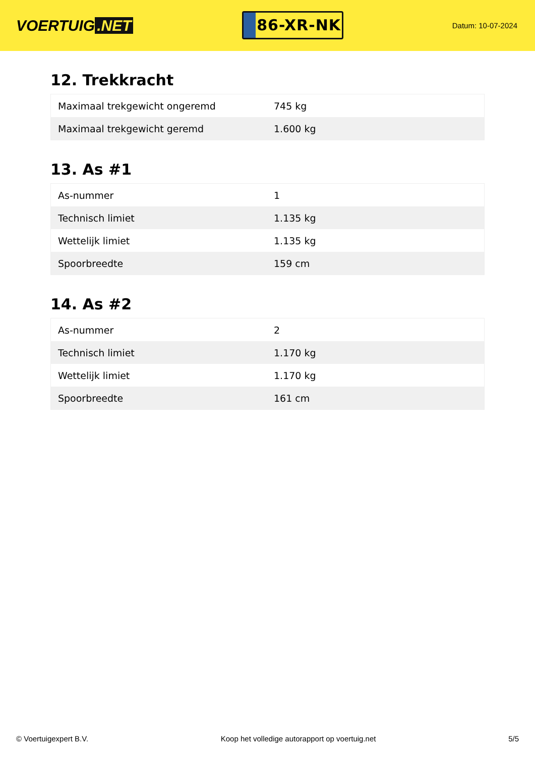VOERTUIG.NET
86-XR-NK
Datum: 10-07-2024
12. Trekkracht
| Maximaal trekgewicht ongeremd | 745 kg |
| Maximaal trekgewicht geremd | 1.600 kg |
13. As #1
| As-nummer | 1 |
| Technisch limiet | 1.135 kg |
| Wettelijk limiet | 1.135 kg |
| Spoorbreedte | 159 cm |
14. As #2
| As-nummer | 2 |
| Technisch limiet | 1.170 kg |
| Wettelijk limiet | 1.170 kg |
| Spoorbreedte | 161 cm |
© Voertuigexpert B.V. Koop het volledige autorapport op voertuig.net 5/5